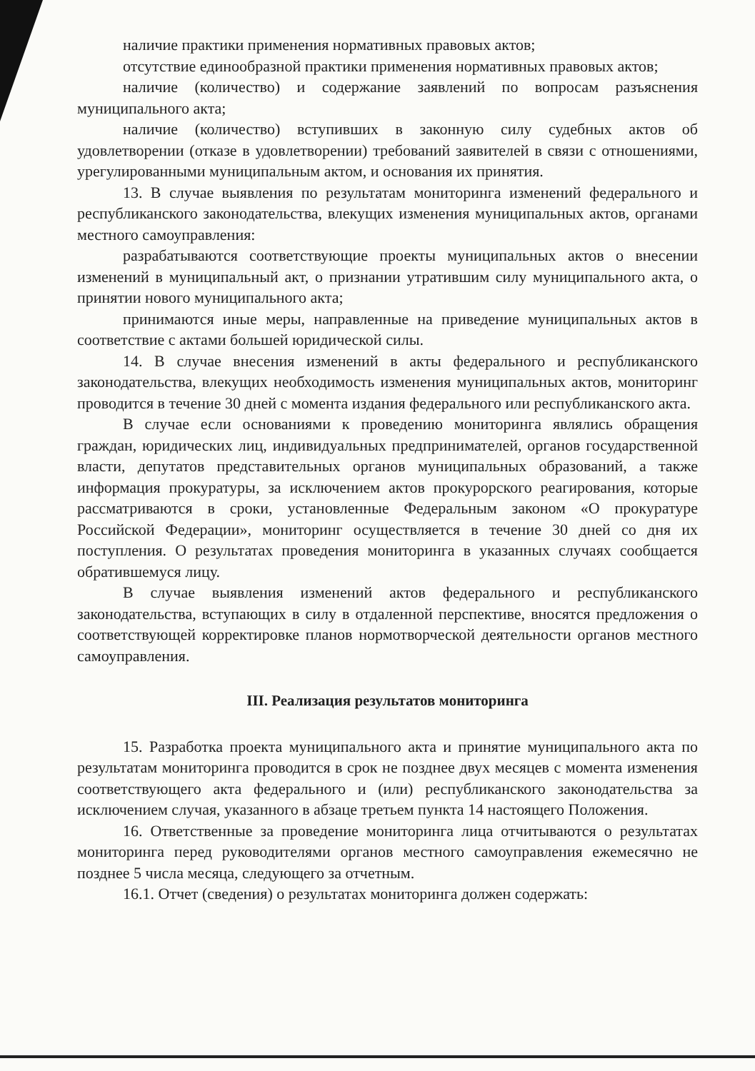наличие практики применения нормативных правовых актов;
отсутствие единообразной практики применения нормативных правовых актов;
наличие (количество) и содержание заявлений по вопросам разъяснения муниципального акта;
наличие (количество) вступивших в законную силу судебных актов об удовлетворении (отказе в удовлетворении) требований заявителей в связи с отношениями, урегулированными муниципальным актом, и основания их принятия.
13. В случае выявления по результатам мониторинга изменений федерального и республиканского законодательства, влекущих изменения муниципальных актов, органами местного самоуправления:
разрабатываются соответствующие проекты муниципальных актов о внесении изменений в муниципальный акт, о признании утратившим силу муниципального акта, о принятии нового муниципального акта;
принимаются иные меры, направленные на приведение муниципальных актов в соответствие с актами большей юридической силы.
14. В случае внесения изменений в акты федерального и республиканского законодательства, влекущих необходимость изменения муниципальных актов, мониторинг проводится в течение 30 дней с момента издания федерального или республиканского акта.
В случае если основаниями к проведению мониторинга являлись обращения граждан, юридических лиц, индивидуальных предпринимателей, органов государственной власти, депутатов представительных органов муниципальных образований, а также информация прокуратуры, за исключением актов прокурорского реагирования, которые рассматриваются в сроки, установленные Федеральным законом «О прокуратуре Российской Федерации», мониторинг осуществляется в течение 30 дней со дня их поступления. О результатах проведения мониторинга в указанных случаях сообщается обратившемуся лицу.
В случае выявления изменений актов федерального и республиканского законодательства, вступающих в силу в отдаленной перспективе, вносятся предложения о соответствующей корректировке планов нормотворческой деятельности органов местного самоуправления.
III. Реализация результатов мониторинга
15. Разработка проекта муниципального акта и принятие муниципального акта по результатам мониторинга проводится в срок не позднее двух месяцев с момента изменения соответствующего акта федерального и (или) республиканского законодательства за исключением случая, указанного в абзаце третьем пункта 14 настоящего Положения.
16. Ответственные за проведение мониторинга лица отчитываются о результатах мониторинга перед руководителями органов местного самоуправления ежемесячно не позднее 5 числа месяца, следующего за отчетным.
16.1. Отчет (сведения) о результатах мониторинга должен содержать: